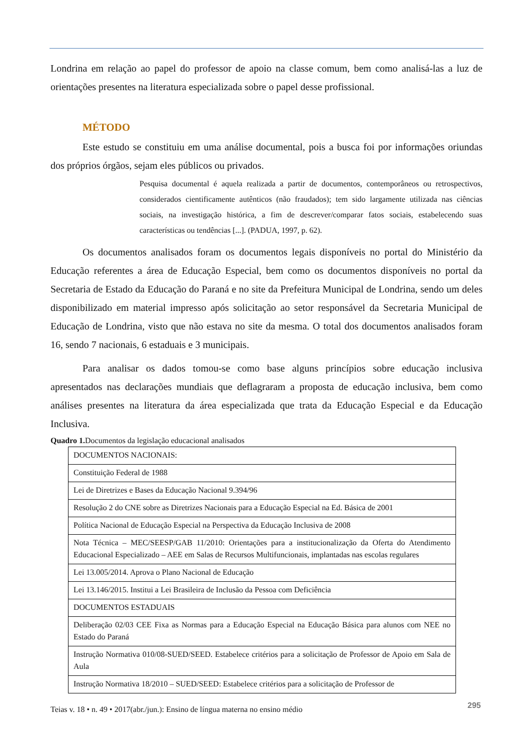Londrina em relação ao papel do professor de apoio na classe comum, bem como analisá-las a luz de orientações presentes na literatura especializada sobre o papel desse profissional.
MÉTODO
Este estudo se constituiu em uma análise documental, pois a busca foi por informações oriundas dos próprios órgãos, sejam eles públicos ou privados.
Pesquisa documental é aquela realizada a partir de documentos, contemporâneos ou retrospectivos, considerados cientificamente autênticos (não fraudados); tem sido largamente utilizada nas ciências sociais, na investigação histórica, a fim de descrever/comparar fatos sociais, estabelecendo suas características ou tendências [...]. (PADUA, 1997, p. 62).
Os documentos analisados foram os documentos legais disponíveis no portal do Ministério da Educação referentes a área de Educação Especial, bem como os documentos disponíveis no portal da Secretaria de Estado da Educação do Paraná e no site da Prefeitura Municipal de Londrina, sendo um deles disponibilizado em material impresso após solicitação ao setor responsável da Secretaria Municipal de Educação de Londrina, visto que não estava no site da mesma. O total dos documentos analisados foram 16, sendo 7 nacionais, 6 estaduais e 3 municipais.
Para analisar os dados tomou-se como base alguns princípios sobre educação inclusiva apresentados nas declarações mundiais que deflagraram a proposta de educação inclusiva, bem como análises presentes na literatura da área especializada que trata da Educação Especial e da Educação Inclusiva.
Quadro 1. Documentos da legislação educacional analisados
| DOCUMENTOS NACIONAIS: |
| Constituição Federal de 1988 |
| Lei de Diretrizes e Bases da Educação Nacional 9.394/96 |
| Resolução 2 do CNE sobre as Diretrizes Nacionais para a Educação Especial na Ed. Básica de 2001 |
| Política Nacional de Educação Especial na Perspectiva da Educação Inclusiva de 2008 |
| Nota Técnica – MEC/SEESP/GAB 11/2010: Orientações para a institucionalização da Oferta do Atendimento Educacional Especializado – AEE em Salas de Recursos Multifuncionais, implantadas nas escolas regulares |
| Lei 13.005/2014. Aprova o Plano Nacional de Educação |
| Lei 13.146/2015. Institui a Lei Brasileira de Inclusão da Pessoa com Deficiência |
| DOCUMENTOS ESTADUAIS |
| Deliberação 02/03 CEE Fixa as Normas para a Educação Especial na Educação Básica para alunos com NEE no Estado do Paraná |
| Instrução Normativa 010/08-SUED/SEED. Estabelece critérios para a solicitação de Professor de Apoio em Sala de Aula |
| Instrução Normativa 18/2010 – SUED/SEED: Estabelece critérios para a solicitação de Professor de |
Teias v. 18 • n. 49 • 2017(abr./jun.): Ensino de língua materna no ensino médio
295